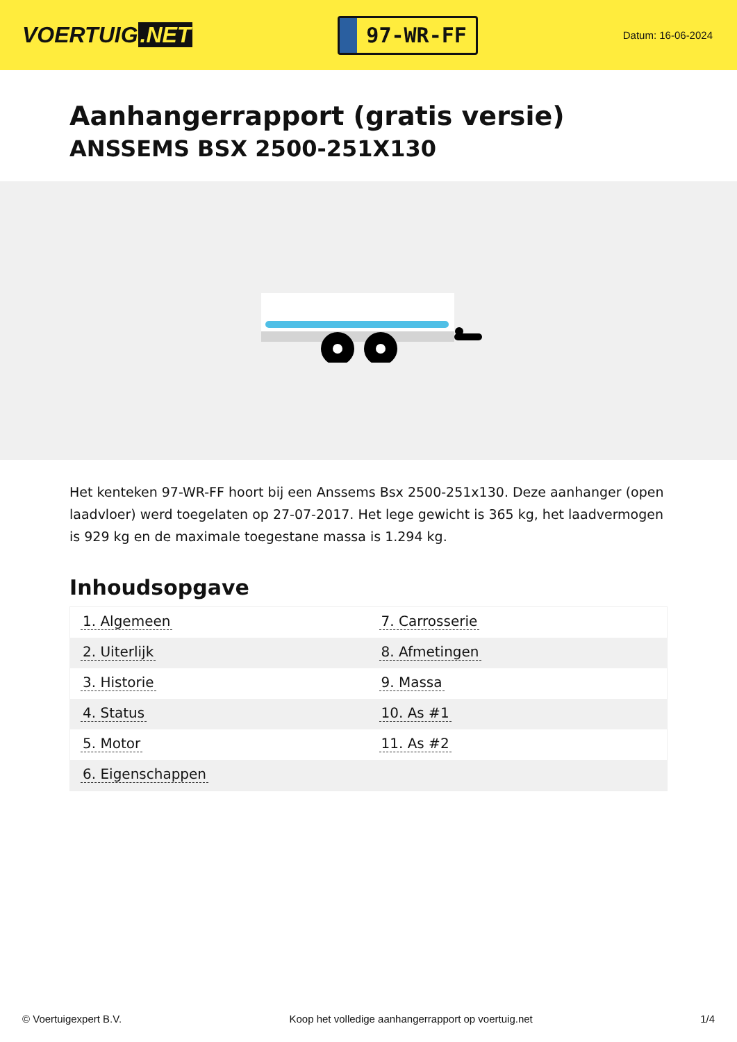VOERTUIG.NET
97-WR-FF
Datum: 16-06-2024
Aanhangerrapport (gratis versie)
ANSSEMS BSX 2500-251X130
Het kenteken 97-WR-FF hoort bij een Anssems Bsx 2500-251x130. Deze aanhanger (open laadvloer) werd toegelaten op 27-07-2017. Het lege gewicht is 365 kg, het laadvermogen is 929 kg en de maximale toegestane massa is 1.294 kg.
Inhoudsopgave
| 1. Algemeen | 7. Carrosserie |
| 2. Uiterlijk | 8. Afmetingen |
| 3. Historie | 9. Massa |
| 4. Status | 10. As #1 |
| 5. Motor | 11. As #2 |
| 6. Eigenschappen | |
© Voertuigexpert B.V. Koop het volledige aanhangerrapport op voertuig.net 1/4